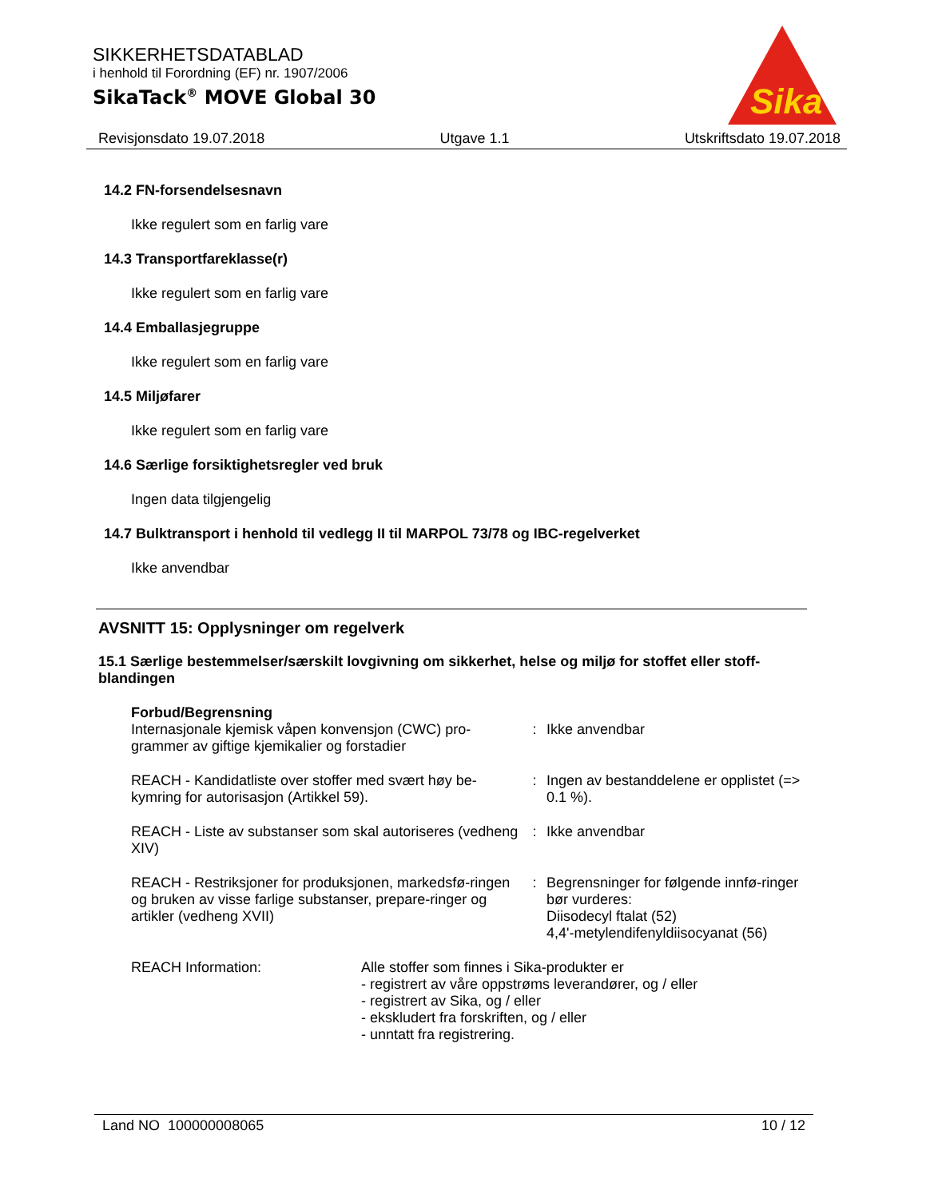SIKKERHETSDATABLAD
i henhold til Forordning (EF) nr. 1907/2006
SikaTack<sup>®</sup> MOVE Global 30
Sika
Revisjonsdato 19.07.2018 Utgave 1.1 Utskriftsdato 19.07.2018
14.2 FN-forsendelsesnavn
Ikke regulert som en farlig vare
14.3 Transportfareklasse(r)
Ikke regulert som en farlig vare
14.4 Emballasjegruppe
Ikke regulert som en farlig vare
14.5 Miljøfarer
Ikke regulert som en farlig vare
14.6 Særlige forsiktighetsregler ved bruk
Ingen data tilgjengelig
14.7 Bulktransport i henhold til vedlegg II til MARPOL 73/78 og IBC-regelverket
Ikke anvendbar
AVSNITT 15: Opplysninger om regelverk
15.1 Særlige bestemmelser/særskilt lovgivning om sikkerhet, helse og miljø for stoffet eller stoff-blandingen
Forbud/Begrensning
Internasjonale kjemisk våpen konvensjon (CWC) pro-grammer av giftige kjemikalier og forstadier
: Ikke anvendbar
REACH - Kandidatliste over stoffer med svært høy be-kymring for autorisasjon (Artikkel 59).
: Ingen av bestanddelene er opplistet (=> 0.1 %).
REACH - Liste av substanser som skal autoriseres (vedheng XIV)
: Ikke anvendbar
REACH - Restriksjoner for produksjonen, markedsfø-ringen og bruken av visse farlige substanser, prepare-ringer og artikler (vedheng XVII)
: Begrensninger for følgende innfø-ringer bør vurderes:
Diisodecyl ftalat (52)
4,4'-metylendifenyldiisocyanat (56)
REACH Information: Alle stoffer som finnes i Sika-produkter er
- registrert av våre oppstrøms leverandører, og / eller
- registrert av Sika, og / eller
- ekskludert fra forskriften, og / eller
- unntatt fra registrering.
Land NO 100000008065 10 / 12